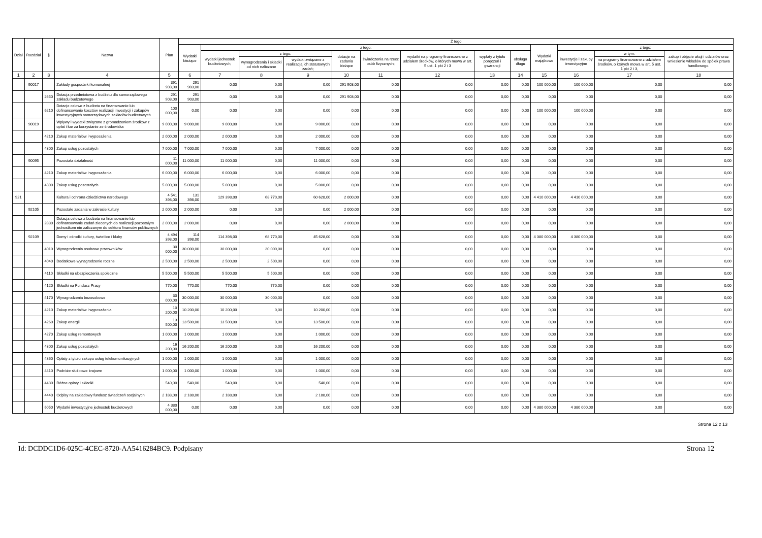| Dział | Rozdział | § | Nazwa | Plan | Z tego | | | | | | | | | | | | |
| --- | --- | --- | --- | --- | --- | --- | --- | --- | --- | --- | --- | --- | --- | --- | --- | --- | --- |
| | | | | | Wydatki bieżące | z tego: | | | | | | | | Wydatki majątkowe | z tego: | | |
| | | | | | | wydatki jednostek budżetowych, | z tego: | | dotacje na zadania bieżące | świadczenia na rzecz osób fizycznych; | wydatki na programy finansowane z udziałem środków, o których mowa w art. 5 ust. 1 pkt 2 i 3 | wypłaty z tytułu poręczeń i gwarancji | obsługa długu | | inwestycje i zakupy inwestycyjne | w tym: | zakup i objęcie akcji i udziałów oraz wniesienie wkładów do spółek prawa handlowego. |
| | | | | | | | wynagrodzenia i składki od nich naliczane | wydatki związane z realizacją ich statutowych zadań; | | | | | | | | na programy finansowane z udziałem środków, o których mowa w art. 5 ust. 1 pkt 2 i 3, | |
| 1 | 2 | 3 | 4 | 5 | 6 | 7 | 8 | 9 | 10 | 11 | 12 | 13 | 14 | 15 | 16 | 17 | 18 |
| | 90017 | | Zakłady gospodarki komunalnej | 391 903,00 | 291 903,00 | 0,00 | 0,00 | 0,00 | 291 903,00 | 0,00 | 0,00 | 0,00 | 0,00 | 100 000,00 | 100 000,00 | 0,00 | 0,00 |
| | | 2650 | Dotacja przedmiotowa z budżetu dla samorządowego zakładu budżetowego | 291 903,00 | 291 903,00 | 0,00 | 0,00 | 0,00 | 291 903,00 | 0,00 | 0,00 | 0,00 | 0,00 | 0,00 | 0,00 | 0,00 | 0,00 |
| | | 6210 | Dotacje celowe z budżetu na finansowanie lub dofinansowanie kosztów realizacji inwestycji i zakupów inwestycyjnych samorządowych zakładów budżetowych | 100 000,00 | 0,00 | 0,00 | 0,00 | 0,00 | 0,00 | 0,00 | 0,00 | 0,00 | 0,00 | 100 000,00 | 100 000,00 | 0,00 | 0,00 |
| | 90019 | | Wpływy i wydatki związane z gromadzeniem środków z opłat i kar za korzystanie ze środowiska | 9 000,00 | 9 000,00 | 9 000,00 | 0,00 | 9 000,00 | 0,00 | 0,00 | 0,00 | 0,00 | 0,00 | 0,00 | 0,00 | 0,00 | 0,00 |
| | | 4210 | Zakup materiałów i wyposażenia | 2 000,00 | 2 000,00 | 2 000,00 | 0,00 | 2 000,00 | 0,00 | 0,00 | 0,00 | 0,00 | 0,00 | 0,00 | 0,00 | 0,00 | 0,00 |
| | | 4300 | Zakup usług pozostałych | 7 000,00 | 7 000,00 | 7 000,00 | 0,00 | 7 000,00 | 0,00 | 0,00 | 0,00 | 0,00 | 0,00 | 0,00 | 0,00 | 0,00 | 0,00 |
| | 90095 | | Pozostała działalność | 11 000,00 | 11 000,00 | 11 000,00 | 0,00 | 11 000,00 | 0,00 | 0,00 | 0,00 | 0,00 | 0,00 | 0,00 | 0,00 | 0,00 | 0,00 |
| | | 4210 | Zakup materiałów i wyposażenia | 6 000,00 | 6 000,00 | 6 000,00 | 0,00 | 6 000,00 | 0,00 | 0,00 | 0,00 | 0,00 | 0,00 | 0,00 | 0,00 | 0,00 | 0,00 |
| | | 4300 | Zakup usług pozostałych | 5 000,00 | 5 000,00 | 5 000,00 | 0,00 | 5 000,00 | 0,00 | 0,00 | 0,00 | 0,00 | 0,00 | 0,00 | 0,00 | 0,00 | 0,00 |
| 921 | | | Kultura i ochrona dziedzictwa narodowego | 4 541 398,00 | 131 398,00 | 129 398,00 | 68 770,00 | 60 628,00 | 2 000,00 | 0,00 | 0,00 | 0,00 | 0,00 | 4 410 000,00 | 4 410 000,00 | 0,00 | 0,00 |
| | 92105 | | Pozostałe zadania w zakresie kultury | 2 000,00 | 2 000,00 | 0,00 | 0,00 | 0,00 | 2 000,00 | 0,00 | 0,00 | 0,00 | 0,00 | 0,00 | 0,00 | 0,00 | 0,00 |
| | | 2830 | Dotacja celowa z budżetu na finansowanie lub dofinansowanie zadań zleconych do realizacji pozostałym jednostkom nie zaliczanym do sektora finansów publicznych | 2 000,00 | 2 000,00 | 0,00 | 0,00 | 0,00 | 2 000,00 | 0,00 | 0,00 | 0,00 | 0,00 | 0,00 | 0,00 | 0,00 | 0,00 |
| | 92109 | | Domy i ośrodki kultury, świetlice i kluby | 4 494 398,00 | 114 398,00 | 114 398,00 | 68 770,00 | 45 628,00 | 0,00 | 0,00 | 0,00 | 0,00 | 0,00 | 4 380 000,00 | 4 380 000,00 | 0,00 | 0,00 |
| | | 4010 | Wynagrodzenia osobowe pracowników | 30 000,00 | 30 000,00 | 30 000,00 | 30 000,00 | 0,00 | 0,00 | 0,00 | 0,00 | 0,00 | 0,00 | 0,00 | 0,00 | 0,00 | 0,00 |
| | | 4040 | Dodatkowe wynagrodzenie roczne | 2 500,00 | 2 500,00 | 2 500,00 | 2 500,00 | 0,00 | 0,00 | 0,00 | 0,00 | 0,00 | 0,00 | 0,00 | 0,00 | 0,00 | 0,00 |
| | | 4110 | Składki na ubezpieczenia społeczne | 5 500,00 | 5 500,00 | 5 500,00 | 5 500,00 | 0,00 | 0,00 | 0,00 | 0,00 | 0,00 | 0,00 | 0,00 | 0,00 | 0,00 | 0,00 |
| | | 4120 | Składki na Fundusz Pracy | 770,00 | 770,00 | 770,00 | 770,00 | 0,00 | 0,00 | 0,00 | 0,00 | 0,00 | 0,00 | 0,00 | 0,00 | 0,00 | 0,00 |
| | | 4170 | Wynagrodzenia bezosobowe | 30 000,00 | 30 000,00 | 30 000,00 | 30 000,00 | 0,00 | 0,00 | 0,00 | 0,00 | 0,00 | 0,00 | 0,00 | 0,00 | 0,00 | 0,00 |
| | | 4210 | Zakup materiałów i wyposażenia | 10 200,00 | 10 200,00 | 10 200,00 | 0,00 | 10 200,00 | 0,00 | 0,00 | 0,00 | 0,00 | 0,00 | 0,00 | 0,00 | 0,00 | 0,00 |
| | | 4260 | Zakup energii | 13 500,00 | 13 500,00 | 13 500,00 | 0,00 | 13 500,00 | 0,00 | 0,00 | 0,00 | 0,00 | 0,00 | 0,00 | 0,00 | 0,00 | 0,00 |
| | | 4270 | Zakup usług remontowych | 1 000,00 | 1 000,00 | 1 000,00 | 0,00 | 1 000,00 | 0,00 | 0,00 | 0,00 | 0,00 | 0,00 | 0,00 | 0,00 | 0,00 | 0,00 |
| | | 4300 | Zakup usług pozostałych | 16 200,00 | 16 200,00 | 16 200,00 | 0,00 | 16 200,00 | 0,00 | 0,00 | 0,00 | 0,00 | 0,00 | 0,00 | 0,00 | 0,00 | 0,00 |
| | | 4360 | Opłaty z tytułu zakupu usług telekomunikacyjnych | 1 000,00 | 1 000,00 | 1 000,00 | 0,00 | 1 000,00 | 0,00 | 0,00 | 0,00 | 0,00 | 0,00 | 0,00 | 0,00 | 0,00 | 0,00 |
| | | 4410 | Podróże służbowe krajowe | 1 000,00 | 1 000,00 | 1 000,00 | 0,00 | 1 000,00 | 0,00 | 0,00 | 0,00 | 0,00 | 0,00 | 0,00 | 0,00 | 0,00 | 0,00 |
| | | 4430 | Różne opłaty i składki | 540,00 | 540,00 | 540,00 | 0,00 | 540,00 | 0,00 | 0,00 | 0,00 | 0,00 | 0,00 | 0,00 | 0,00 | 0,00 | 0,00 |
| | | 4440 | Odpisy na zakładowy fundusz świadczeń socjalnych | 2 188,00 | 2 188,00 | 2 188,00 | 0,00 | 2 188,00 | 0,00 | 0,00 | 0,00 | 0,00 | 0,00 | 0,00 | 0,00 | 0,00 | 0,00 |
| | | 6050 | Wydatki inwestycyjne jednostek budżetowych | 4 380 000,00 | 0,00 | 0,00 | 0,00 | 0,00 | 0,00 | 0,00 | 0,00 | 0,00 | 0,00 | 4 380 000,00 | 4 380 000,00 | 0,00 | 0,00 |
Strona 12 z 13
Id: DCDDC1D6-025C-4CEC-8720-AA5416284BC9. Podpisany Strona 12